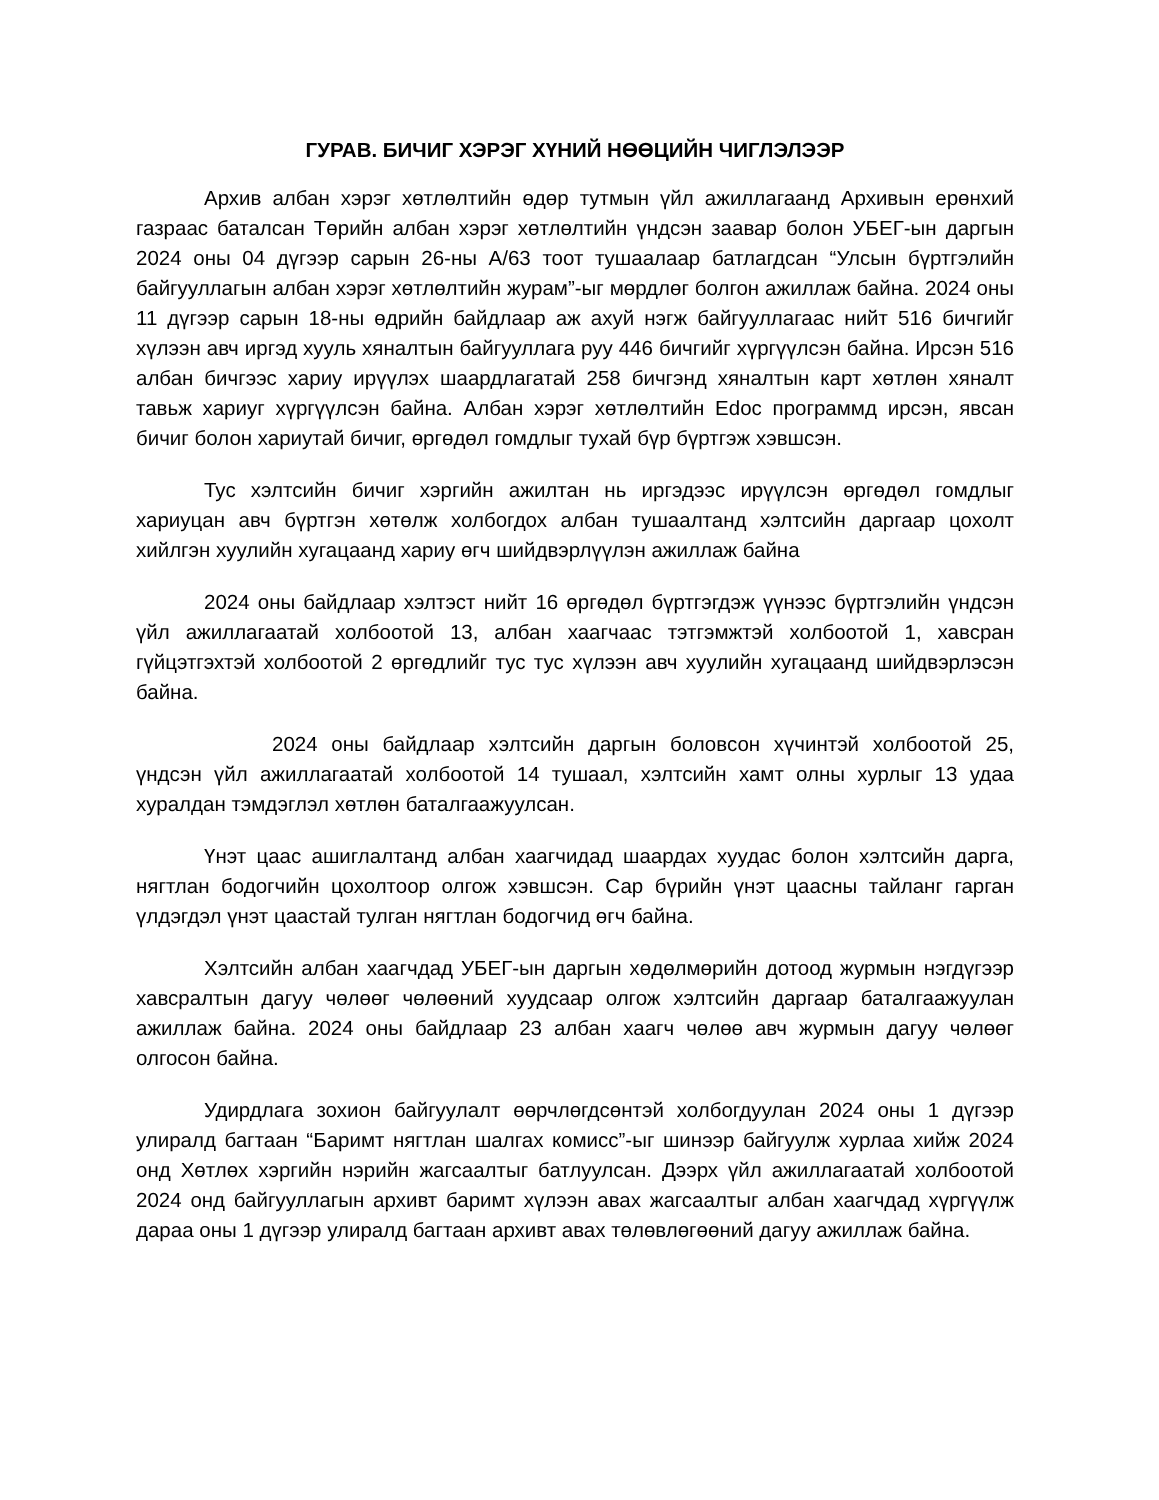ГУРАВ. БИЧИГ ХЭРЭГ ХҮНИЙ НӨӨЦИЙН ЧИГЛЭЛЭЭР
Архив албан хэрэг хөтлөлтийн өдөр тутмын үйл ажиллагаанд Архивын ерөнхий газраас баталсан Төрийн албан хэрэг хөтлөлтийн үндсэн заавар болон УБЕГ-ын даргын 2024 оны 04 дүгээр сарын 26-ны А/63 тоот тушаалаар батлагдсан “Улсын бүртгэлийн байгууллагын албан хэрэг хөтлөлтийн журам”-ыг мөрдлөг болгон ажиллаж байна. 2024 оны 11 дүгээр сарын 18-ны өдрийн байдлаар аж ахуй нэгж байгууллагаас нийт 516 бичгийг хүлээн авч иргэд хууль хяналтын байгууллага руу 446 бичгийг хүргүүлсэн байна. Ирсэн 516 албан бичгээс хариу ирүүлэх шаардлагатай 258 бичгэнд хяналтын карт хөтлөн хяналт тавьж хариуг хүргүүлсэн байна. Албан хэрэг хөтлөлтийн Edoc программд ирсэн, явсан бичиг болон хариутай бичиг, өргөдөл гомдлыг тухай бүр бүртгэж хэвшсэн.
Тус хэлтсийн бичиг хэргийн ажилтан нь иргэдээс ирүүлсэн өргөдөл гомдлыг хариуцан авч бүртгэн хөтөлж холбогдох албан тушаалтанд хэлтсийн даргаар цохолт хийлгэн хуулийн хугацаанд хариу өгч шийдвэрлүүлэн ажиллаж байна
2024 оны байдлаар хэлтэст нийт 16 өргөдөл бүртгэгдэж үүнээс бүртгэлийн үндсэн үйл ажиллагаатай холбоотой 13, албан хаагчаас тэтгэмжтэй холбоотой 1, хавсран гүйцэтгэхтэй холбоотой 2 өргөдлийг тус тус хүлээн авч хуулийн хугацаанд шийдвэрлэсэн байна.
2024 оны байдлаар хэлтсийн даргын боловсон хүчинтэй холбоотой 25, үндсэн үйл ажиллагаатай холбоотой 14 тушаал, хэлтсийн хамт олны хурлыг 13 удаа хуралдан тэмдэглэл хөтлөн баталгаажуулсан.
Үнэт цаас ашиглалтанд албан хаагчидад шаардах хуудас болон хэлтсийн дарга, нягтлан бодогчийн цохолтоор олгож хэвшсэн. Сар бүрийн үнэт цаасны тайланг гарган үлдэгдэл үнэт цаастай тулган нягтлан бодогчид өгч байна.
Хэлтсийн албан хаагчдад УБЕГ-ын даргын хөдөлмөрийн дотоод журмын нэгдүгээр хавсралтын дагуу чөлөөг чөлөөний хуудсаар олгож хэлтсийн даргаар баталгаажуулан ажиллаж байна. 2024 оны байдлаар 23 албан хаагч чөлөө авч журмын дагуу чөлөөг олгосон байна.
Удирдлага зохион байгуулалт өөрчлөгдсөнтэй холбогдуулан 2024 оны 1 дүгээр улиралд багтаан “Баримт нягтлан шалгах комисс”-ыг шинээр байгуулж хурлаа хийж 2024 онд Хөтлөх хэргийн нэрийн жагсаалтыг батлуулсан. Дээрх үйл ажиллагаатай холбоотой 2024 онд байгууллагын архивт баримт хүлээн авах жагсаалтыг албан хаагчдад хүргүүлж дараа оны 1 дүгээр улиралд багтаан архивт авах төлөвлөгөөний дагуу ажиллаж байна.